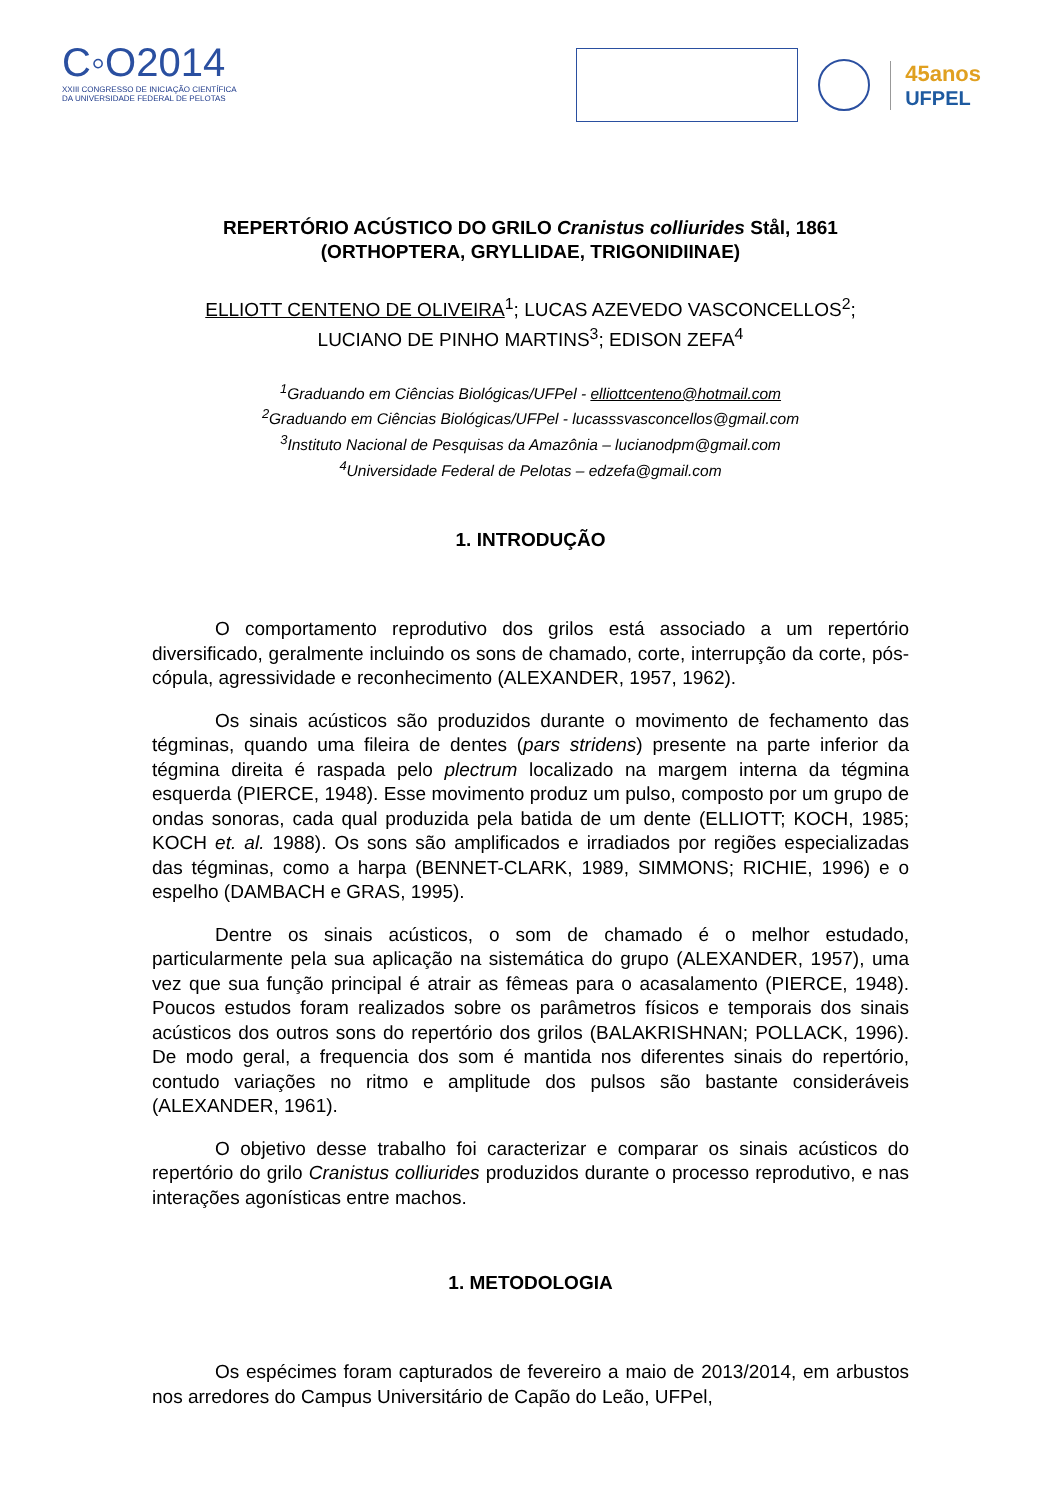C◦O2014
XXIII CONGRESSO DE INICIAÇÃO CIENTÍFICA
DA UNIVERSIDADE FEDERAL DE PELOTAS
45anos
UFPEL
REPERTÓRIO ACÚSTICO DO GRILO Cranistus colliurides Stål, 1861
(ORTHOPTERA, GRYLLIDAE, TRIGONIDIINAE)
ELLIOTT CENTENO DE OLIVEIRA<sup>1</sup>; LUCAS AZEVEDO VASCONCELLOS<sup>2</sup>;
LUCIANO DE PINHO MARTINS<sup>3</sup>; EDISON ZEFA<sup>4</sup>
<sup>1</sup> Graduando em Ciências Biológicas/UFPel - elliottcenteno@hotmail.com
<sup>2</sup> Graduando em Ciências Biológicas/UFPel - lucasssvasconcellos@gmail.com
<sup>3</sup> Instituto Nacional de Pesquisas da Amazônia – lucianodpm@gmail.com
<sup>4</sup> Universidade Federal de Pelotas – edzefa@gmail.com
1. INTRODUÇÃO
O comportamento reprodutivo dos grilos está associado a um repertório diversificado, geralmente incluindo os sons de chamado, corte, interrupção da corte, pós-cópula, agressividade e reconhecimento (ALEXANDER, 1957, 1962).
Os sinais acústicos são produzidos durante o movimento de fechamento das tégminas, quando uma fileira de dentes (pars stridens) presente na parte inferior da tégmina direita é raspada pelo plectrum localizado na margem interna da tégmina esquerda (PIERCE, 1948). Esse movimento produz um pulso, composto por um grupo de ondas sonoras, cada qual produzida pela batida de um dente (ELLIOTT; KOCH, 1985; KOCH et. al. 1988). Os sons são amplificados e irradiados por regiões especializadas das tégminas, como a harpa (BENNET-CLARK, 1989, SIMMONS; RICHIE, 1996) e o espelho (DAMBACH e GRAS, 1995).
Dentre os sinais acústicos, o som de chamado é o melhor estudado, particularmente pela sua aplicação na sistemática do grupo (ALEXANDER, 1957), uma vez que sua função principal é atrair as fêmeas para o acasalamento (PIERCE, 1948). Poucos estudos foram realizados sobre os parâmetros físicos e temporais dos sinais acústicos dos outros sons do repertório dos grilos (BALAKRISHNAN; POLLACK, 1996). De modo geral, a frequencia dos som é mantida nos diferentes sinais do repertório, contudo variações no ritmo e amplitude dos pulsos são bastante consideráveis (ALEXANDER, 1961).
O objetivo desse trabalho foi caracterizar e comparar os sinais acústicos do repertório do grilo Cranistus colliurides produzidos durante o processo reprodutivo, e nas interações agonísticas entre machos.
1. METODOLOGIA
Os espécimes foram capturados de fevereiro a maio de 2013/2014, em arbustos nos arredores do Campus Universitário de Capão do Leão, UFPel,